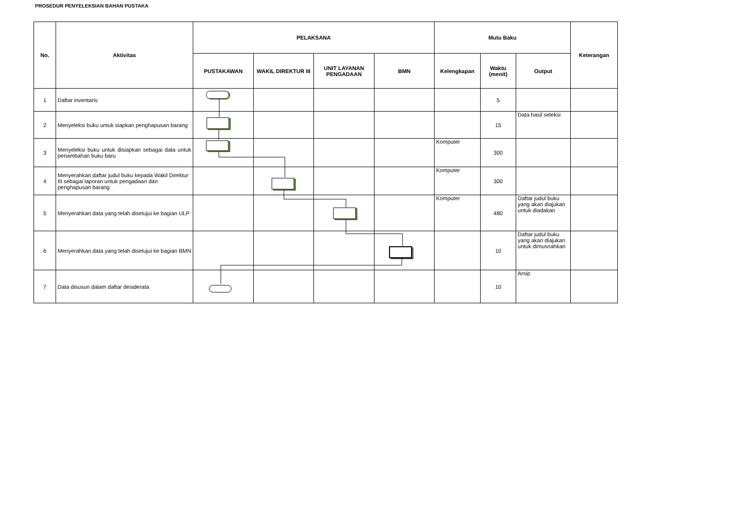PROSEDUR PENYELEKSIAN BAHAN PUSTAKA
| No. | Aktivitas | PELAKSANA | | | | Mutu Baku | | | Keterangan |
| --- | --- | --- | --- | --- | --- | --- | --- | --- | --- |
| | | PUSTAKAWAN | WAKIL DIREKTUR III | UNIT LAYANAN PENGADAAN | BMN | Kelengkapan | Waktu (menit) | Output | |
| 1 | Daftar inventaris | | | | | | 5 | | |
| 2 | Menyeleksi buku untuk siapkan penghapusan barang | | | | | | 15 | Data hasil seleksi | |
| 3 | Menyeleksi buku untuk disiapkan sebagai data untuk penambahan buku baru | | | | | Komputer | 300 | | |
| 4 | Menyerahkan daftar judul buku kepada Wakil Direktur III sebagai laporan untuk pengadaan dan penghapusan barang | | | | | Komputer | 300 | | |
| 5 | Menyerahkan data yang telah disetujui ke bagian ULP | | | | | Komputer | 480 | Daftar judul buku yang akan diajukan untuk diadakan | |
| 6 | Menyerahkan data yang telah disetujui ke bagian BMN | | | | | | 10 | Daftar judul buku yang akan diajukan untuk dimusnahkan | |
| 7 | Data disusun dalam daftar desiderata | | | | | | 10 | Arsip | |